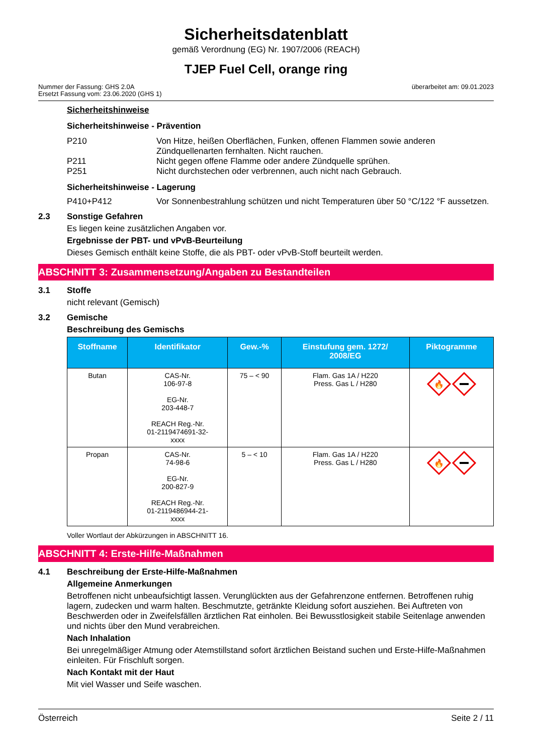Sicherheitsdatenblatt
gemäß Verordnung (EG) Nr. 1907/2006 (REACH)
TJEP Fuel Cell, orange ring
Nummer der Fassung: GHS 2.0A
Ersetzt Fassung vom: 23.06.2020 (GHS 1)
überarbeitet am: 09.01.2023
Sicherheitshinweise
Sicherheitshinweise - Prävention
P210 Von Hitze, heißen Oberflächen, Funken, offenen Flammen sowie anderen Zündquellenarten fernhalten. Nicht rauchen.
P211 Nicht gegen offene Flamme oder andere Zündquelle sprühen.
P251 Nicht durchstechen oder verbrennen, auch nicht nach Gebrauch.
Sicherheitshinweise - Lagerung
P410+P412 Vor Sonnenbestrahlung schützen und nicht Temperaturen über 50 °C/122 °F aussetzen.
2.3 Sonstige Gefahren
Es liegen keine zusätzlichen Angaben vor.
Ergebnisse der PBT- und vPvB-Beurteilung
Dieses Gemisch enthält keine Stoffe, die als PBT- oder vPvB-Stoff beurteilt werden.
ABSCHNITT 3: Zusammensetzung/Angaben zu Bestandteilen
3.1 Stoffe
nicht relevant (Gemisch)
3.2 Gemische
Beschreibung des Gemischs
| Stoffname | Identifikator | Gew.-% | Einstufung gem. 1272/ 2008/EG | Piktogramme |
| --- | --- | --- | --- | --- |
| Butan | CAS-Nr. 106-97-8 EG-Nr. 203-448-7 REACH Reg.-Nr. 01-2119474691-32- xxxx | 75 – < 90 | Flam. Gas 1A / H220 Press. Gas L / H280 | 🔥 |
| Propan | CAS-Nr. 74-98-6 EG-Nr. 200-827-9 REACH Reg.-Nr. 01-2119486944-21- xxxx | 5 – < 10 | Flam. Gas 1A / H220 Press. Gas L / H280 | 🔥 |
Voller Wortlaut der Abkürzungen in ABSCHNITT 16.
ABSCHNITT 4: Erste-Hilfe-Maßnahmen
4.1 Beschreibung der Erste-Hilfe-Maßnahmen
Allgemeine Anmerkungen
Betroffenen nicht unbeaufsichtigt lassen. Verunglückten aus der Gefahrenzone entfernen. Betroffenen ruhig lagern, zudecken und warm halten. Beschmutzte, getränkte Kleidung sofort ausziehen. Bei Auftreten von Beschwerden oder in Zweifelsfällen ärztlichen Rat einholen. Bei Bewusstlosigkeit stabile Seitenlage anwenden und nichts über den Mund verabreichen.
Nach Inhalation
Bei unregelmäßiger Atmung oder Atemstillstand sofort ärztlichen Beistand suchen und Erste-Hilfe-Maßnahmen einleiten. Für Frischluft sorgen.
Nach Kontakt mit der Haut
Mit viel Wasser und Seife waschen.
Österreich Seite 2 / 11